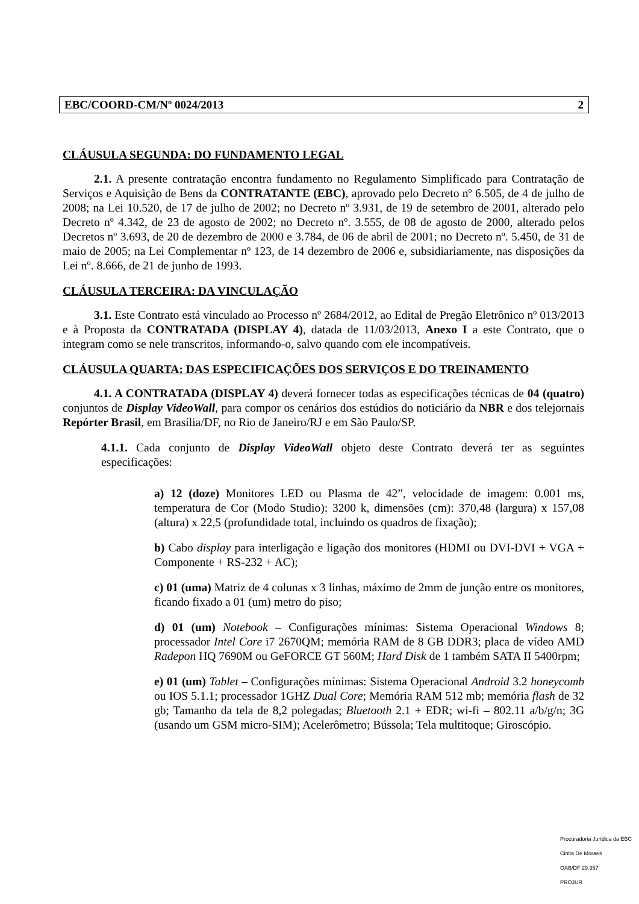EBC/COORD-CM/Nº 0024/2013 2
CLÁUSULA SEGUNDA: DO FUNDAMENTO LEGAL
2.1. A presente contratação encontra fundamento no Regulamento Simplificado para Contratação de Serviços e Aquisição de Bens da CONTRATANTE (EBC), aprovado pelo Decreto nº 6.505, de 4 de julho de 2008; na Lei 10.520, de 17 de julho de 2002; no Decreto nº 3.931, de 19 de setembro de 2001, alterado pelo Decreto nº 4.342, de 23 de agosto de 2002; no Decreto nº. 3.555, de 08 de agosto de 2000, alterado pelos Decretos nº 3.693, de 20 de dezembro de 2000 e 3.784, de 06 de abril de 2001; no Decreto nº. 5.450, de 31 de maio de 2005; na Lei Complementar nº 123, de 14 dezembro de 2006 e, subsidiariamente, nas disposições da Lei nº. 8.666, de 21 de junho de 1993.
CLÁUSULA TERCEIRA: DA VINCULAÇÃO
3.1. Este Contrato está vinculado ao Processo nº 2684/2012, ao Edital de Pregão Eletrônico nº 013/2013 e à Proposta da CONTRATADA (DISPLAY 4), datada de 11/03/2013, Anexo I a este Contrato, que o integram como se nele transcritos, informando-o, salvo quando com ele incompatíveis.
CLÁUSULA QUARTA: DAS ESPECIFICAÇÕES DOS SERVIÇOS E DO TREINAMENTO
4.1. A CONTRATADA (DISPLAY 4) deverá fornecer todas as especificações técnicas de 04 (quatro) conjuntos de Display VideoWall, para compor os cenários dos estúdios do noticiário da NBR e dos telejornais Repórter Brasil, em Brasília/DF, no Rio de Janeiro/RJ e em São Paulo/SP.
4.1.1. Cada conjunto de Display VideoWall objeto deste Contrato deverá ter as seguintes especificações:
a) 12 (doze) Monitores LED ou Plasma de 42”, velocidade de imagem: 0.001 ms, temperatura de Cor (Modo Studio): 3200 k, dimensões (cm): 370,48 (largura) x 157,08 (altura) x 22,5 (profundidade total, incluindo os quadros de fixação);
b) Cabo display para interligação e ligação dos monitores (HDMI ou DVI-DVI + VGA + Componente + RS-232 + AC);
c) 01 (uma) Matriz de 4 colunas x 3 linhas, máximo de 2mm de junção entre os monitores, ficando fixado a 01 (um) metro do piso;
d) 01 (um) Notebook – Configurações mínimas: Sistema Operacional Windows 8; processador Intel Core i7 2670QM; memória RAM de 8 GB DDR3; placa de vídeo AMD Radepon HQ 7690M ou GeFORCE GT 560M; Hard Disk de 1 também SATA II 5400rpm;
e) 01 (um) Tablet – Configurações mínimas: Sistema Operacional Android 3.2 honeycomb ou IOS 5.1.1; processador 1GHZ Dual Core; Memória RAM 512 mb; memória flash de 32 gb; Tamanho da tela de 8,2 polegadas; Bluetooth 2.1 + EDR; wi-fi – 802.11 a/b/g/n; 3G (usando um GSM micro-SIM); Acelerômetro; Bússola; Tela multitoque; Giroscópio.
Procuradoria Jurídica da EBC
Cintia De Moraes
OAB/DF 29.357
PROJUR